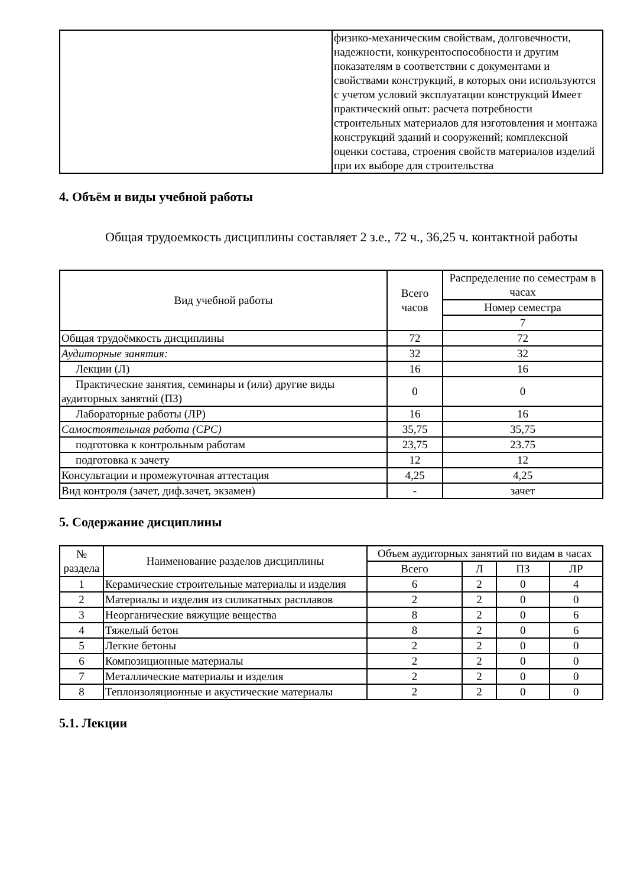| | физико-механическим свойствам, долговечности, надежности, конкурентоспособности и другим показателям в соответствии с документами и свойствами конструкций, в которых они используются с учетом условий эксплуатации конструкций Имеет практический опыт: расчета потребности строительных материалов для изготовления и монтажа конструкций зданий и сооружений; комплексной оценки состава, строения свойств материалов изделий при их выборе для строительства |
4. Объём и виды учебной работы
Общая трудоемкость дисциплины составляет 2 з.е., 72 ч., 36,25 ч. контактной работы
| Вид учебной работы | Всего часов | Распределение по семестрам в часах |
| --- | --- | --- |
| | | Номер семестра |
| | | 7 |
| Общая трудоёмкость дисциплины | 72 | 72 |
| Аудиторные занятия: | 32 | 32 |
| Лекции (Л) | 16 | 16 |
| Практические занятия, семинары и (или) другие виды аудиторных занятий (ПЗ) | 0 | 0 |
| Лабораторные работы (ЛР) | 16 | 16 |
| Самостоятельная работа (СРС) | 35,75 | 35,75 |
| подготовка к контрольным работам | 23,75 | 23.75 |
| подготовка к зачету | 12 | 12 |
| Консультации и промежуточная аттестация | 4,25 | 4,25 |
| Вид контроля (зачет, диф.зачет, экзамен) | - | зачет |
5. Содержание дисциплины
| № раздела | Наименование разделов дисциплины | Объем аудиторных занятий по видам в часах | | | |
| --- | --- | --- | --- | --- | --- |
| | | Всего | Л | ПЗ | ЛР |
| 1 | Керамические строительные материалы и изделия | 6 | 2 | 0 | 4 |
| 2 | Материалы и изделия из силикатных расплавов | 2 | 2 | 0 | 0 |
| 3 | Неорганические вяжущие вещества | 8 | 2 | 0 | 6 |
| 4 | Тяжелый бетон | 8 | 2 | 0 | 6 |
| 5 | Легкие бетоны | 2 | 2 | 0 | 0 |
| 6 | Композиционные материалы | 2 | 2 | 0 | 0 |
| 7 | Металлические материалы и изделия | 2 | 2 | 0 | 0 |
| 8 | Теплоизоляционные и акустические материалы | 2 | 2 | 0 | 0 |
5.1. Лекции